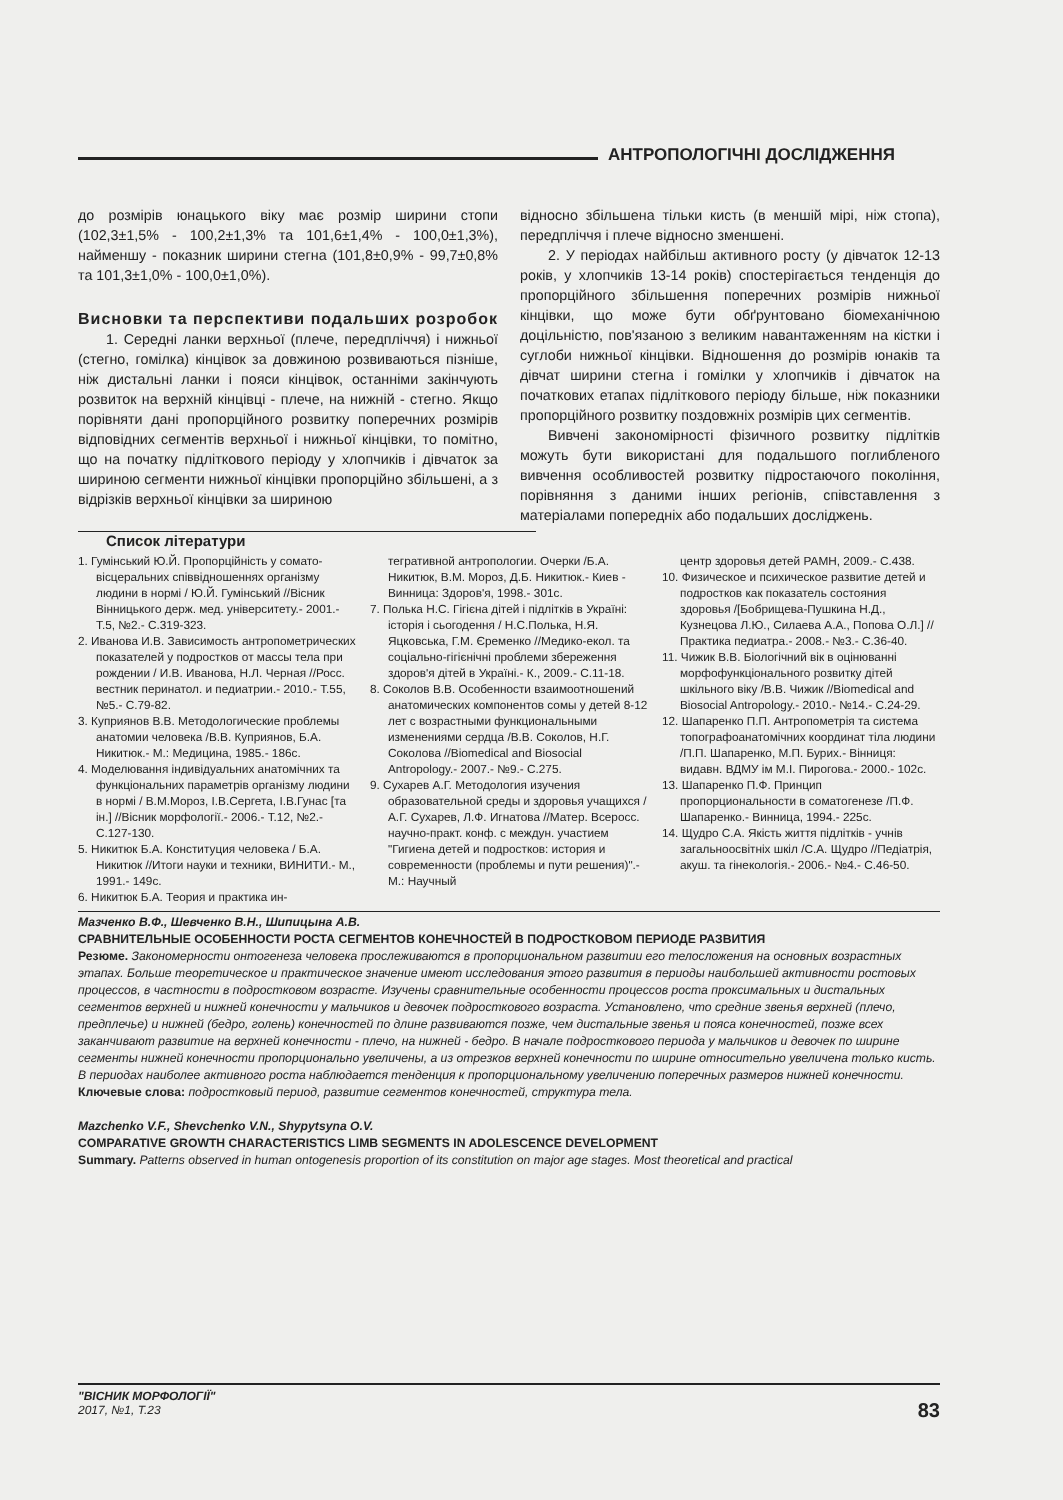АНТРОПОЛОГІЧНІ ДОСЛІДЖЕННЯ
до розмірів юнацького віку має розмір ширини стопи (102,3±1,5% - 100,2±1,3% та 101,6±1,4% - 100,0±1,3%), найменшу - показник ширини стегна (101,8±0,9% - 99,7±0,8% та 101,3±1,0% - 100,0±1,0%).
Висновки та перспективи подальших розробок
1. Середні ланки верхньої (плече, передпліччя) і нижньої (стегно, гомілка) кінцівок за довжиною розвиваються пізніше, ніж дистальні ланки і пояси кінцівок, останніми закінчують розвиток на верхній кінцівці - плече, на нижній - стегно. Якщо порівняти дані пропорційного розвитку поперечних розмірів відповідних сегментів верхньої і нижньої кінцівки, то помітно, що на початку підліткового періоду у хлопчиків і дівчаток за шириною сегменти нижньої кінцівки пропорційно збільшені, а з відрізків верхньої кінцівки за шириною
відносно збільшена тільки кисть (в меншій мірі, ніж стопа), передпліччя і плече відносно зменшені.
2. У періодах найбільш активного росту (у дівчаток 12-13 років, у хлопчиків 13-14 років) спостерігається тенденція до пропорційного збільшення поперечних розмірів нижньої кінцівки, що може бути обґрунтовано біомеханічною доцільністю, пов'язаною з великим навантаженням на кістки і суглоби нижньої кінцівки. Відношення до розмірів юнаків та дівчат ширини стегна і гомілки у хлопчиків і дівчаток на початкових етапах підліткового періоду більше, ніж показники пропорційного розвитку поздовжніх розмірів цих сегментів.
Вивчені закономірності фізичного розвитку підлітків можуть бути використані для подальшого поглибленого вивчення особливостей розвитку підростаючого покоління, порівняння з даними інших регіонів, співставлення з матеріалами попередніх або подальших досліджень.
Список літератури
1. Гумінський Ю.Й. Пропорційність у сомато-вісцеральних співвідношеннях організму людини в нормі / Ю.Й. Гумінський //Вісник Вінницького держ. мед. університету.- 2001.- Т.5, №2.- С.319-323.
2. Иванова И.В. Зависимость антропометрических показателей у подростков от массы тела при рождении / И.В. Иванова, Н.Л. Черная //Росс. вестник перинатол. и педиатрии.- 2010.- Т.55, №5.- С.79-82.
3. Куприянов В.В. Методологические проблемы анатомии человека /В.В. Куприянов, Б.А. Никитюк.- М.: Медицина, 1985.- 186с.
4. Моделювання індивідуальних анатомічних та функціональних параметрів організму людини в нормі / В.М.Мороз, І.В.Сергета, І.В.Гунас [та ін.] //Вісник морфології.- 2006.- Т.12, №2.- С.127-130.
5. Никитюк Б.А. Конституция человека / Б.А. Никитюк //Итоги науки и техники, ВИНИТИ.- М., 1991.- 149с.
6. Никитюк Б.А. Теория и практика ин-
тегративной антропологии. Очерки /Б.А. Никитюк, В.М. Мороз, Д.Б. Никитюк.- Киев - Винница: Здоров'я, 1998.- 301с.
7. Полька Н.С. Гігієна дітей і підлітків в Україні: історія і сьогодення / Н.С.Полька, Н.Я. Яцковська, Г.М. Єременко //Медико-екол. та соціально-гігієнічні проблеми збереження здоров'я дітей в Україні.- К., 2009.- С.11-18.
8. Соколов В.В. Особенности взаимоотношений анатомических компонентов сомы у детей 8-12 лет с возрастными функциональными изменениями сердца /В.В. Соколов, Н.Г. Соколова //Biomedical and Biosocial Antropology.- 2007.- №9.- С.275.
9. Сухарев А.Г. Методология изучения образовательной среды и здоровья учащихся /А.Г. Сухарев, Л.Ф. Игнатова //Матер. Всеросс. научно-практ. конф. с междун. участием "Гигиена детей и подростков: история и современности (проблемы и пути решения)".- М.: Научный
центр здоровья детей РАМН, 2009.- С.438.
10. Физическое и психическое развитие детей и подростков как показатель состояния здоровья /[Бобрищева-Пушкина Н.Д., Кузнецова Л.Ю., Силаева А.А., Попова О.Л.] //Практика педиатра.- 2008.- №3.- С.36-40.
11. Чижик В.В. Біологічний вік в оцінюванні морфофункціонального розвитку дітей шкільного віку /В.В. Чижик //Biomedical and Biosocial Antropology.- 2010.- №14.- С.24-29.
12. Шапаренко П.П. Антропометрія та система топографоанатомічних координат тіла людини /П.П. Шапаренко, М.П. Бурих.- Вінниця: видавн. ВДМУ ім М.І. Пирогова.- 2000.- 102с.
13. Шапаренко П.Ф. Принцип пропорциональности в соматогенезе /П.Ф. Шапаренко.- Винница, 1994.- 225с.
14. Щудро С.А. Якість життя підлітків - учнів загальноосвітніх шкіл /С.А. Щудро //Педіатрія, акуш. та гінекологія.- 2006.- №4.- С.46-50.
Мазченко В.Ф., Шевченко В.Н., Шипицына А.В.
СРАВНИТЕЛЬНЫЕ ОСОБЕННОСТИ РОСТА СЕГМЕНТОВ КОНЕЧНОСТЕЙ В ПОДРОСТКОВОМ ПЕРИОДЕ РАЗВИТИЯ
Резюме. Закономерности онтогенеза человека прослеживаются в пропорциональном развитии его телосложения на основных возрастных этапах. Больше теоретическое и практическое значение имеют исследования этого развития в периоды наибольшей активности ростовых процессов, в частности в подростковом возрасте. Изучены сравнительные особенности процессов роста проксимальных и дистальных сегментов верхней и нижней конечности у мальчиков и девочек подросткового возраста. Установлено, что средние звенья верхней (плечо, предплечье) и нижней (бедро, голень) конечностей по длине развиваются позже, чем дистальные звенья и пояса конечностей, позже всех заканчивают развитие на верхней конечности - плечо, на нижней - бедро. В начале подросткового периода у мальчиков и девочек по ширине сегменты нижней конечности пропорционально увеличены, а из отрезков верхней конечности по ширине относительно увеличена только кисть. В периодах наиболее активного роста наблюдается тенденция к пропорциональному увеличению поперечных размеров нижней конечности.
Ключевые слова: подростковый период, развитие сегментов конечностей, структура тела.
Mazchenko V.F., Shevchenko V.N., Shypytsyna O.V.
COMPARATIVE GROWTH CHARACTERISTICS LIMB SEGMENTS IN ADOLESCENCE DEVELOPMENT
Summary. Patterns observed in human ontogenesis proportion of its constitution on major age stages. Most theoretical and practical
"ВІСНИК МОРФОЛОГІЇ"
2017, №1, Т.23
83